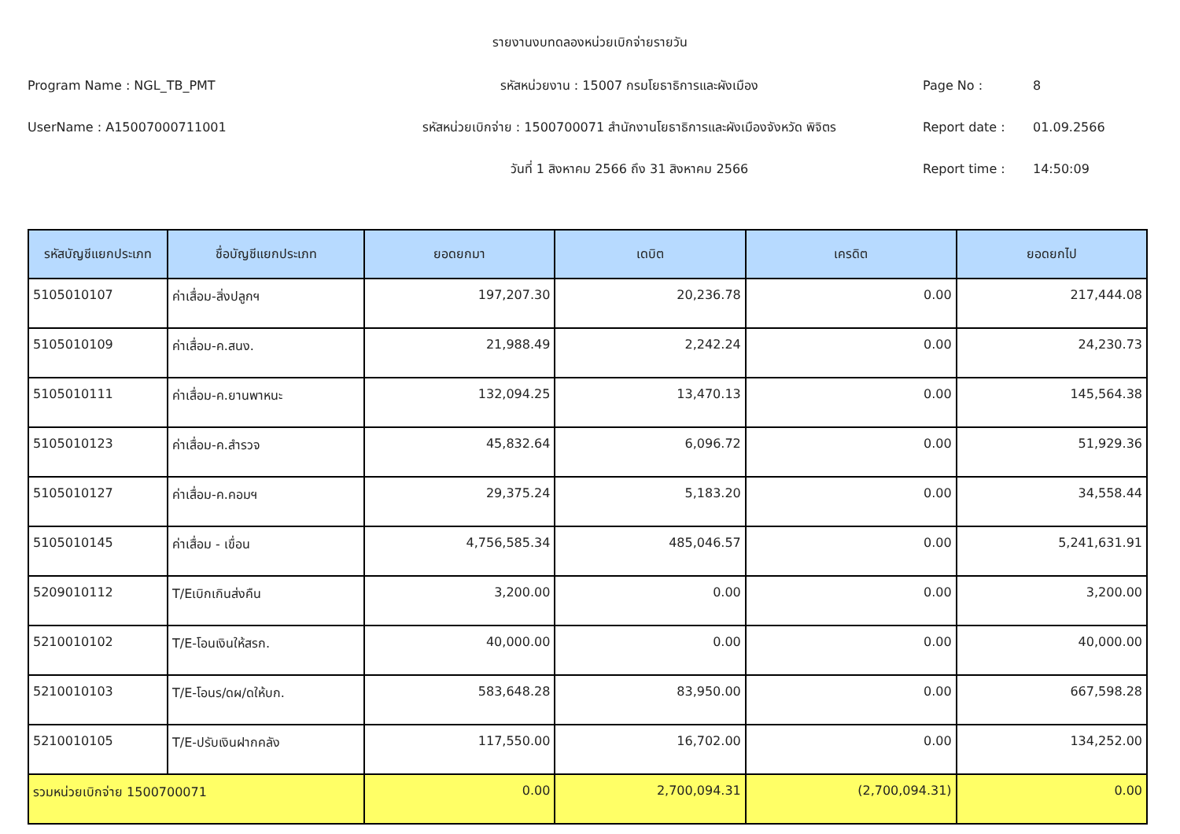รายงานงบทดลองหน่วยเบิกจ่ายรายวัน
Program Name : NGL_TB_PMT รหัสหน่วยงาน : 15007 กรมโยธาธิการและผังเมือง Page No : 8
UserName : A15007000711001
รหัสหน่วยเบิกจ่าย : 1500700071 สำนักงานโยธาธิการและผังเมืองจังหวัด พิจิตร
Report date : 01.09.2566
วันที่ 1 สิงหาคม 2566 ถึง 31 สิงหาคม 2566 Report time : 14:50:09
| รหัสบัญชีแยกประเภท | ชื่อบัญชีแยกประเภท | ยอดยกมา | เดบิต | เครดิต | ยอดยกไป |
| --- | --- | --- | --- | --- | --- |
| 5105010107 | ค่าเสื่อม-สิ่งปลูกฯ | 197,207.30 | 20,236.78 | 0.00 | 217,444.08 |
| 5105010109 | ค่าเสื่อม-ค.สนง. | 21,988.49 | 2,242.24 | 0.00 | 24,230.73 |
| 5105010111 | ค่าเสื่อม-ค.ยานพาหนะ | 132,094.25 | 13,470.13 | 0.00 | 145,564.38 |
| 5105010123 | ค่าเสื่อม-ค.สำรวจ | 45,832.64 | 6,096.72 | 0.00 | 51,929.36 |
| 5105010127 | ค่าเสื่อม-ค.คอมฯ | 29,375.24 | 5,183.20 | 0.00 | 34,558.44 |
| 5105010145 | ค่าเสื่อม - เขื่อน | 4,756,585.34 | 485,046.57 | 0.00 | 5,241,631.91 |
| 5209010112 | T/Eเบิกเกินส่งคืน | 3,200.00 | 0.00 | 0.00 | 3,200.00 |
| 5210010102 | T/E-โอนเงินให้สรก. | 40,000.00 | 0.00 | 0.00 | 40,000.00 |
| 5210010103 | T/E-โอนร/ดผ/ดให้บก. | 583,648.28 | 83,950.00 | 0.00 | 667,598.28 |
| 5210010105 | T/E-ปรับเงินฝากคลัง | 117,550.00 | 16,702.00 | 0.00 | 134,252.00 |
| รวมหน่วยเบิกจ่าย 1500700071 | | 0.00 | 2,700,094.31 | (2,700,094.31) | 0.00 |